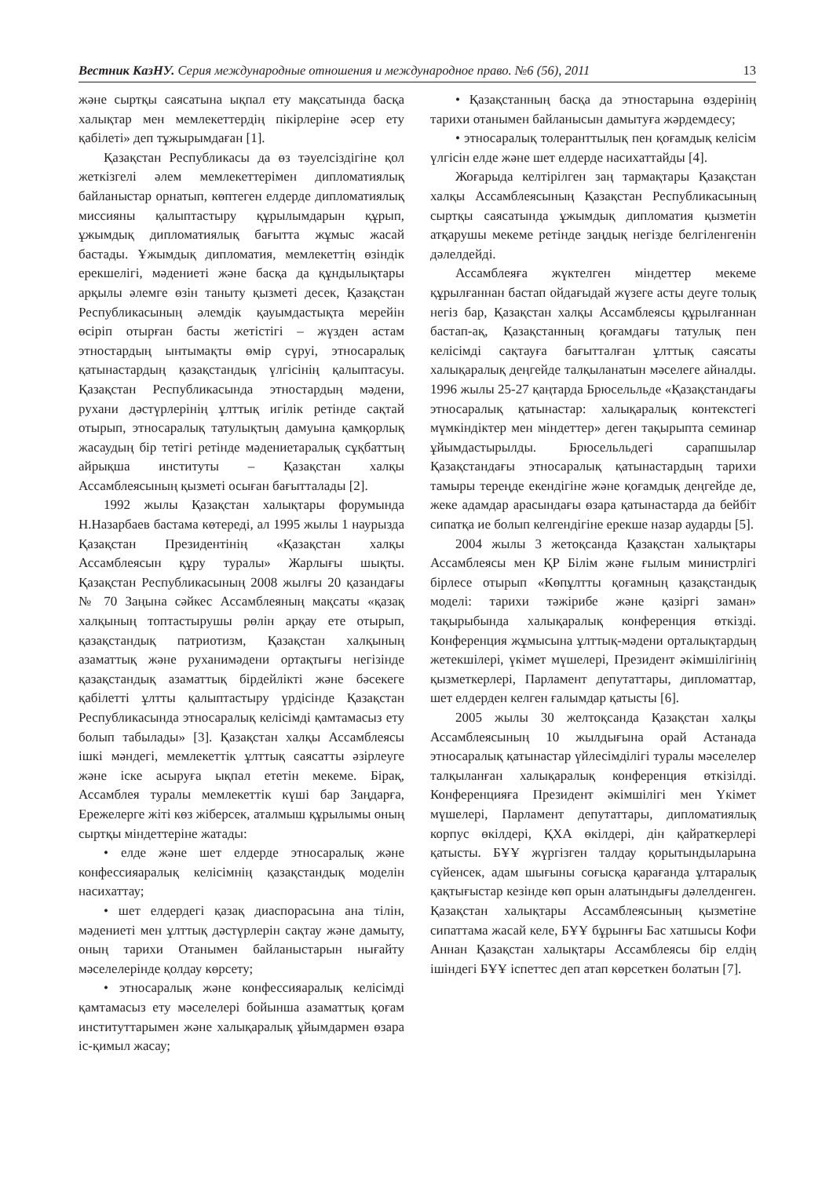Вестник КазНУ. Серия международные отношения и международное право. №6 (56), 2011 13
және сыртқы саясатына ықпал ету мақсатында басқа халықтар мен мемлекеттердің пікірлеріне әсер ету қабілеті» деп тұжырымдаған [1].
Қазақстан Республикасы да өз тәуелсіздігіне қол жеткізгелі әлем мемлекеттерімен дипломатиялық байланыстар орнатып, көптеген елдерде дипломатиялық миссияны қалыптастыру құрылымдарын құрып, ұжымдық дипломатиялық бағытта жұмыс жасай бастады. Ұжымдық дипломатия, мемлекеттің өзіндік ерекшелігі, мәдениеті және басқа да құндылықтары арқылы әлемге өзін таныту қызметі десек, Қазақстан Республикасының әлемдік қауымдастықта мерейін өсіріп отырған басты жетістігі – жүзден астам этностардың ынтымақты өмір сүруі, этносаралық қатынастардың қазақстандық үлгісінің қалыптасуы. Қазақстан Республикасында этностардың мәдени, рухани дәстүрлерінің ұлттық игілік ретінде сақтай отырып, этносаралық татулықтың дамуына қамқорлық жасаудың бір тетігі ретінде мәдениетаралық сұқбаттың айрықша институты – Қазақстан халқы Ассамблеясының қызметі осыған бағытталады [2].
1992 жылы Қазақстан халықтары форумында Н.Назарбаев бастама көтереді, ал 1995 жылы 1 наурызда Қазақстан Президентінің «Қазақстан халқы Ассамблеясын құру туралы» Жарлығы шықты. Қазақстан Республикасының 2008 жылғы 20 қазандағы № 70 Заңына сәйкес Ассамблеяның мақсаты «қазақ халқының топтастырушы рөлін арқау ете отырып, қазақстандық патриотизм, Қазақстан халқының азаматтық және руханимәдени ортақтығы негізінде қазақстандық азаматтық бірдейлікті және бәсекеге қабілетті ұлтты қалыптастыру үрдісінде Қазақстан Республикасында этносаралық келісімді қамтамасыз ету болып табылады» [3]. Қазақстан халқы Ассамблеясы ішкі мәндегі, мемлекеттік ұлттық саясатты әзірлеуге және іске асыруға ықпал ететін мекеме. Бірақ, Ассамблея туралы мемлекеттік күші бар Заңдарға, Ережелерге жіті көз жіберсек, аталмыш құрылымы оның сыртқы міндеттеріне жатады:
• елде және шет елдерде этносаралық және конфессияаралық келісімнің қазақстандық моделін насихаттау;
• шет елдердегі қазақ диаспорасына ана тілін, мәдениеті мен ұлттық дәстүрлерін сақтау және дамыту, оның тарихи Отанымен байланыстарын нығайту мәселелерінде қолдау көрсету;
• этносаралық және конфессияаралық келісімді қамтамасыз ету мәселелері бойынша азаматтық қоғам институттарымен және халықаралық ұйымдармен өзара іс-қимыл жасау;
• Қазақстанның басқа да этностарына өздерінің тарихи отанымен байланысын дамытуға жәрдемдесу;
• этносаралық толеранттылық пен қоғамдық келісім үлгісін елде және шет елдерде насихаттайды [4].
Жоғарыда келтірілген заң тармақтары Қазақстан халқы Ассамблеясының Қазақстан Республикасының сыртқы саясатында ұжымдық дипломатия қызметін атқарушы мекеме ретінде заңдық негізде белгіленгенін дәлелдейді.
Ассамблеяға жүктелген міндеттер мекеме құрылғаннан бастап ойдағыдай жүзеге асты деуге толық негіз бар, Қазақстан халқы Ассамблеясы құрылғаннан бастап-ақ, Қазақстанның қоғамдағы татулық пен келісімді сақтауға бағытталған ұлттық саясаты халықаралық деңгейде талқыланатын мәселеге айналды. 1996 жылы 25-27 қаңтарда Брюсельльде «Қазақстандағы этносаралық қатынастар: халықаралық контекстегі мүмкіндіктер мен міндеттер» деген тақырыпта семинар ұйымдастырылды. Брюсельльдегі сарапшылар Қазақстандағы этносаралық қатынастардың тарихи тамыры тереңде екендігіне және қоғамдық деңгейде де, жеке адамдар арасындағы өзара қатынастарда да бейбіт сипатқа ие болып келгендігіне ерекше назар аударды [5].
2004 жылы 3 жетоқсанда Қазақстан халықтары Ассамблеясы мен ҚР Білім және ғылым министрлігі бірлесе отырып «Көпұлтты қоғамның қазақстандық моделі: тарихи тәжірибе және қазіргі заман» тақырыбында халықаралық конференция өткізді. Конференция жұмысына ұлттық-мәдени орталықтардың жетекшілері, үкімет мүшелері, Президент әкімшілігінің қызметкерлері, Парламент депутаттары, дипломаттар, шет елдерден келген ғалымдар қатысты [6].
2005 жылы 30 желтоқсанда Қазақстан халқы Ассамблеясының 10 жылдығына орай Астанада этносаралық қатынастар үйлесімділігі туралы мәселелер талқыланған халықаралық конференция өткізілді. Конференцияға Президент әкімшілігі мен Үкімет мүшелері, Парламент депутаттары, дипломатиялық корпус өкілдері, ҚХА өкілдері, дін қайраткерлері қатысты. БҰҰ жүргізген талдау қорытындыларына сүйенсек, адам шығыны соғысқа қарағанда ұлтаралық қақтығыстар кезінде көп орын алатындығы дәлелденген. Қазақстан халықтары Ассамблеясының қызметіне сипаттама жасай келе, БҰҰ бұрынғы Бас хатшысы Кофи Аннан Қазақстан халықтары Ассамблеясы бір елдің ішіндегі БҰҰ іспеттес деп атап көрсеткен болатын [7].